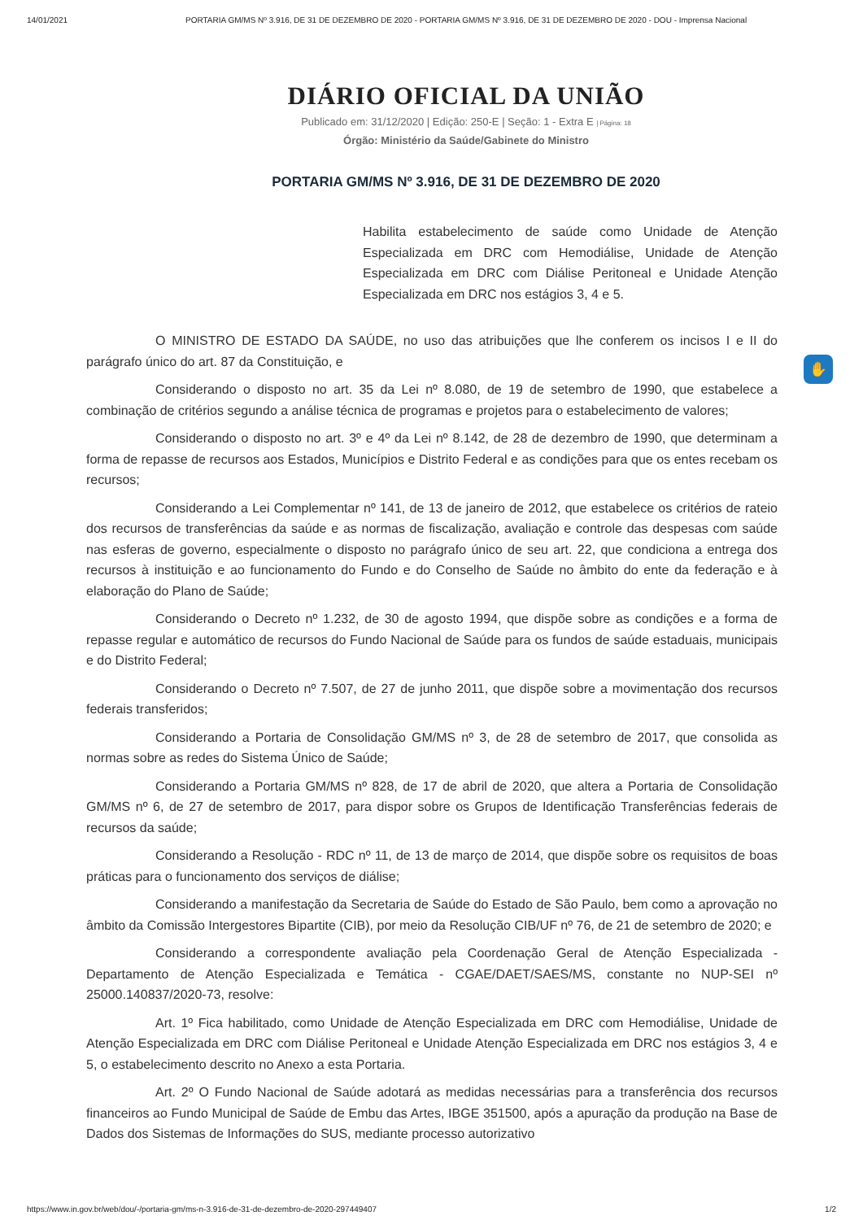14/01/2021 PORTARIA GM/MS Nº 3.916, DE 31 DE DEZEMBRO DE 2020 - PORTARIA GM/MS Nº 3.916, DE 31 DE DEZEMBRO DE 2020 - DOU - Imprensa Nacional
DIÁRIO OFICIAL DA UNIÃO
Publicado em: 31/12/2020 | Edição: 250-E | Seção: 1 - Extra E | Página: 18
Órgão: Ministério da Saúde/Gabinete do Ministro
PORTARIA GM/MS Nº 3.916, DE 31 DE DEZEMBRO DE 2020
Habilita estabelecimento de saúde como Unidade de Atenção Especializada em DRC com Hemodiálise, Unidade de Atenção Especializada em DRC com Diálise Peritoneal e Unidade Atenção Especializada em DRC nos estágios 3, 4 e 5.
✋
O MINISTRO DE ESTADO DA SAÚDE, no uso das atribuições que lhe conferem os incisos I e II do parágrafo único do art. 87 da Constituição, e
Considerando o disposto no art. 35 da Lei nº 8.080, de 19 de setembro de 1990, que estabelece a combinação de critérios segundo a análise técnica de programas e projetos para o estabelecimento de valores;
Considerando o disposto no art. 3º e 4º da Lei nº 8.142, de 28 de dezembro de 1990, que determinam a forma de repasse de recursos aos Estados, Municípios e Distrito Federal e as condições para que os entes recebam os recursos;
Considerando a Lei Complementar nº 141, de 13 de janeiro de 2012, que estabelece os critérios de rateio dos recursos de transferências da saúde e as normas de fiscalização, avaliação e controle das despesas com saúde nas esferas de governo, especialmente o disposto no parágrafo único de seu art. 22, que condiciona a entrega dos recursos à instituição e ao funcionamento do Fundo e do Conselho de Saúde no âmbito do ente da federação e à elaboração do Plano de Saúde;
Considerando o Decreto nº 1.232, de 30 de agosto 1994, que dispõe sobre as condições e a forma de repasse regular e automático de recursos do Fundo Nacional de Saúde para os fundos de saúde estaduais, municipais e do Distrito Federal;
Considerando o Decreto nº 7.507, de 27 de junho 2011, que dispõe sobre a movimentação dos recursos federais transferidos;
Considerando a Portaria de Consolidação GM/MS nº 3, de 28 de setembro de 2017, que consolida as normas sobre as redes do Sistema Único de Saúde;
Considerando a Portaria GM/MS nº 828, de 17 de abril de 2020, que altera a Portaria de Consolidação GM/MS nº 6, de 27 de setembro de 2017, para dispor sobre os Grupos de Identificação Transferências federais de recursos da saúde;
Considerando a Resolução - RDC nº 11, de 13 de março de 2014, que dispõe sobre os requisitos de boas práticas para o funcionamento dos serviços de diálise;
Considerando a manifestação da Secretaria de Saúde do Estado de São Paulo, bem como a aprovação no âmbito da Comissão Intergestores Bipartite (CIB), por meio da Resolução CIB/UF nº 76, de 21 de setembro de 2020; e
Considerando a correspondente avaliação pela Coordenação Geral de Atenção Especializada - Departamento de Atenção Especializada e Temática - CGAE/DAET/SAES/MS, constante no NUP-SEI nº 25000.140837/2020-73, resolve:
Art. 1º Fica habilitado, como Unidade de Atenção Especializada em DRC com Hemodiálise, Unidade de Atenção Especializada em DRC com Diálise Peritoneal e Unidade Atenção Especializada em DRC nos estágios 3, 4 e 5, o estabelecimento descrito no Anexo a esta Portaria.
Art. 2º O Fundo Nacional de Saúde adotará as medidas necessárias para a transferência dos recursos financeiros ao Fundo Municipal de Saúde de Embu das Artes, IBGE 351500, após a apuração da produção na Base de Dados dos Sistemas de Informações do SUS, mediante processo autorizativo
https://www.in.gov.br/web/dou/-/portaria-gm/ms-n-3.916-de-31-de-dezembro-de-2020-297449407 1/2